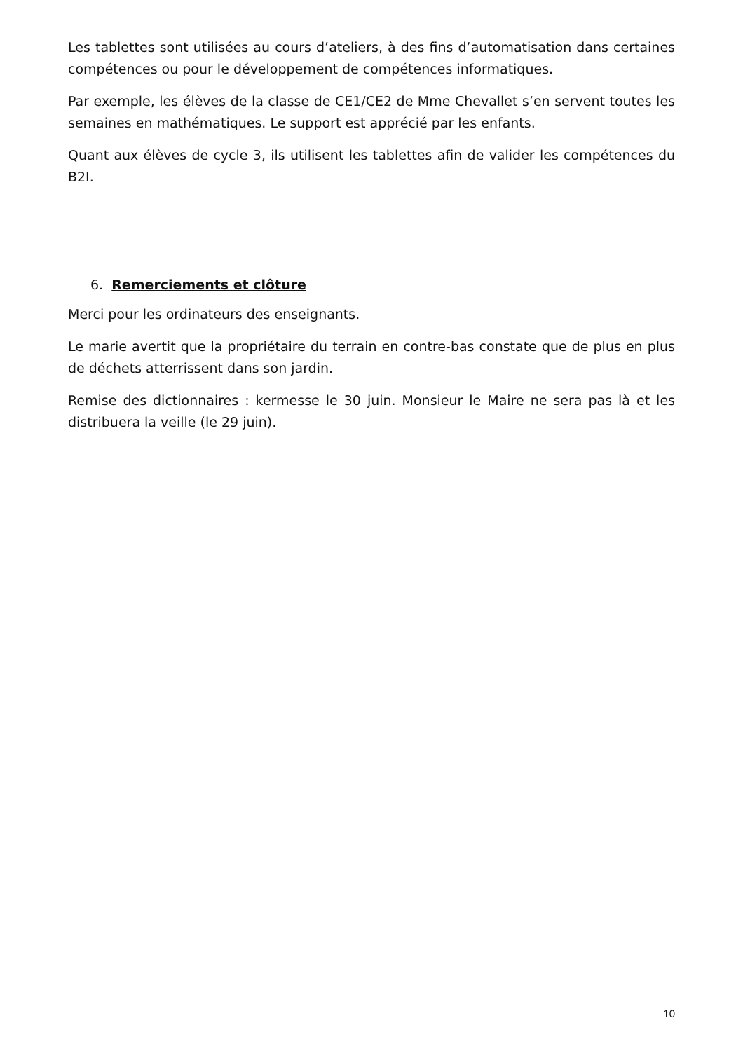Les tablettes sont utilisées au cours d’ateliers, à des fins d’automatisation dans certaines compétences ou pour le développement de compétences informatiques.
Par exemple, les élèves de la classe de CE1/CE2 de Mme Chevallet s’en servent toutes les semaines en mathématiques. Le support est apprécié par les enfants.
Quant aux élèves de cycle 3, ils utilisent les tablettes afin de valider les compétences du B2I.
6. Remerciements et clôture
Merci pour les ordinateurs des enseignants.
Le marie avertit que la propriétaire du terrain en contre-bas constate que de plus en plus de déchets atterrissent dans son jardin.
Remise des dictionnaires : kermesse le 30 juin. Monsieur le Maire ne sera pas là et les distribuera la veille (le 29 juin).
10